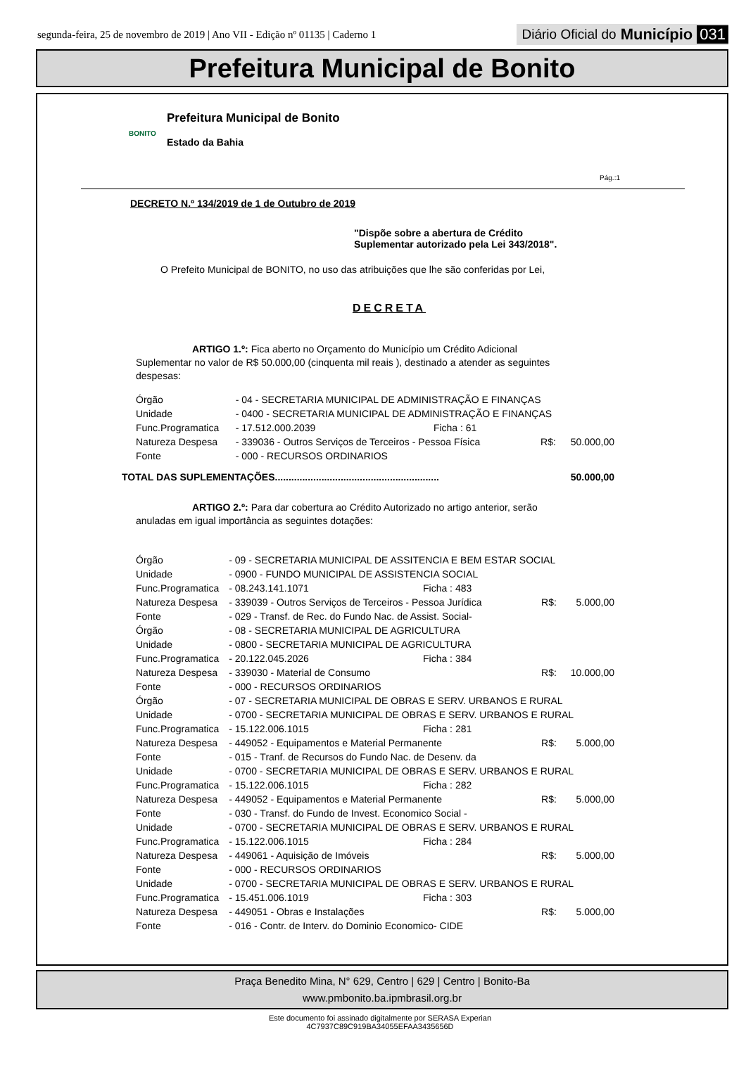segunda-feira, 25 de novembro de 2019 | Ano VII - Edição nº 01135 | Caderno 1
Diário Oficial do Município 031
Prefeitura Municipal de Bonito
BONITO
Prefeitura Municipal de Bonito
Estado da Bahia
Pág.:1
DECRETO N.º 134/2019 de 1 de Outubro de 2019
"Dispõe sobre a abertura de Crédito
Suplementar autorizado pela Lei 343/2018".
O Prefeito Municipal de BONITO, no uso das atribuições que lhe são conferidas por Lei,
DECRETA
ARTIGO 1.º: Fica aberto no Orçamento do Município um Crédito Adicional Suplementar no valor de R$ 50.000,00 (cinquenta mil reais ), destinado a atender as seguintes despesas:
| Órgão | - 04 - SECRETARIA MUNICIPAL DE ADMINISTRAÇÃO E FINANÇAS | | | |
| Unidade | - 0400 - SECRETARIA MUNICIPAL DE ADMINISTRAÇÃO E FINANÇAS | | | |
| Func.Programatica | - 17.512.000.2039 | Ficha : 61 | | |
| Natureza Despesa | - 339036 - Outros Serviços de Terceiros - Pessoa Física | | R$: | 50.000,00 |
| Fonte | - 000 - RECURSOS ORDINARIOS | | | |
TOTAL DAS SUPLEMENTAÇÕES............................................................ 50.000,00
ARTIGO 2.º: Para dar cobertura ao Crédito Autorizado no artigo anterior, serão anuladas em igual importância as seguintes dotações:
| Órgão | - 09 - SECRETARIA MUNICIPAL DE ASSITENCIA E BEM ESTAR SOCIAL | | | |
| Unidade | - 0900 - FUNDO MUNICIPAL DE ASSISTENCIA SOCIAL | | | |
| Func.Programatica | - 08.243.141.1071 | Ficha : 483 | | |
| Natureza Despesa | - 339039 - Outros Serviços de Terceiros - Pessoa Jurídica | | R$: | 5.000,00 |
| Fonte | - 029 - Transf. de Rec. do Fundo Nac. de Assist. Social- | | | |
| Órgão | - 08 - SECRETARIA MUNICIPAL DE AGRICULTURA | | | |
| Unidade | - 0800 - SECRETARIA MUNICIPAL DE AGRICULTURA | | | |
| Func.Programatica | - 20.122.045.2026 | Ficha : 384 | | |
| Natureza Despesa | - 339030 - Material de Consumo | | R$: | 10.000,00 |
| Fonte | - 000 - RECURSOS ORDINARIOS | | | |
| Órgão | - 07 - SECRETARIA MUNICIPAL DE OBRAS E SERV. URBANOS E RURAL | | | |
| Unidade | - 0700 - SECRETARIA MUNICIPAL DE OBRAS E SERV. URBANOS E RURAL | | | |
| Func.Programatica | - 15.122.006.1015 | Ficha : 281 | | |
| Natureza Despesa | - 449052 - Equipamentos e Material Permanente | | R$: | 5.000,00 |
| Fonte | - 015 - Tranf. de Recursos do Fundo Nac. de Desenv. da | | | |
| Unidade | - 0700 - SECRETARIA MUNICIPAL DE OBRAS E SERV. URBANOS E RURAL | | | |
| Func.Programatica | - 15.122.006.1015 | Ficha : 282 | | |
| Natureza Despesa | - 449052 - Equipamentos e Material Permanente | | R$: | 5.000,00 |
| Fonte | - 030 - Transf. do Fundo de Invest. Economico Social - | | | |
| Unidade | - 0700 - SECRETARIA MUNICIPAL DE OBRAS E SERV. URBANOS E RURAL | | | |
| Func.Programatica | - 15.122.006.1015 | Ficha : 284 | | |
| Natureza Despesa | - 449061 - Aquisição de Imóveis | | R$: | 5.000,00 |
| Fonte | - 000 - RECURSOS ORDINARIOS | | | |
| Unidade | - 0700 - SECRETARIA MUNICIPAL DE OBRAS E SERV. URBANOS E RURAL | | | |
| Func.Programatica | - 15.451.006.1019 | Ficha : 303 | | |
| Natureza Despesa | - 449051 - Obras e Instalações | | R$: | 5.000,00 |
| Fonte | - 016 - Contr. de Interv. do Dominio Economico- CIDE | | | |
Praça Benedito Mina, N° 629, Centro | 629 | Centro | Bonito-Ba
www.pmbonito.ba.ipmbrasil.org.br
Este documento foi assinado digitalmente por SERASA Experian
4C7937C89C919BA34055EFAA3435656D